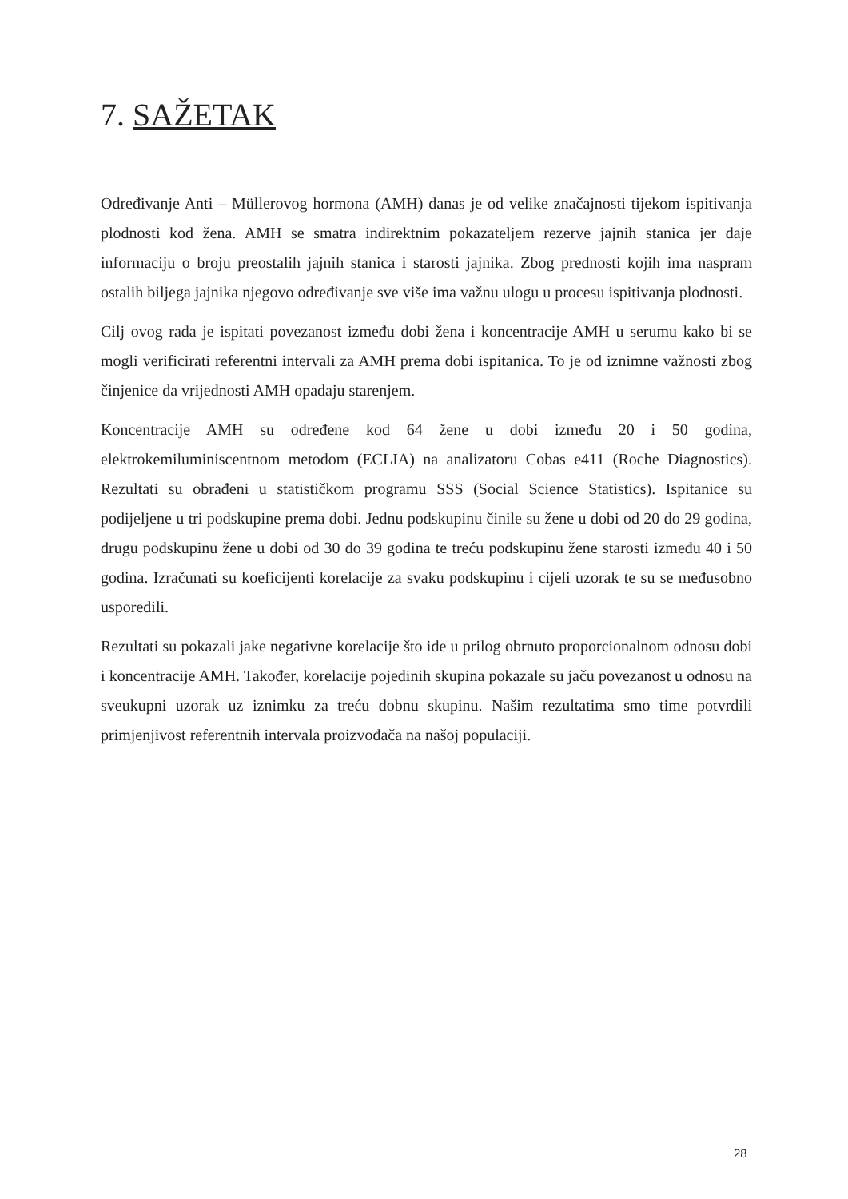7. SAŽETAK
Određivanje Anti – Müllerovog hormona (AMH) danas je od velike značajnosti tijekom ispitivanja plodnosti kod žena. AMH se smatra indirektnim pokazateljem rezerve jajnih stanica jer daje informaciju o broju preostalih jajnih stanica i starosti jajnika. Zbog prednosti kojih ima naspram ostalih biljega jajnika njegovo određivanje sve više ima važnu ulogu u procesu ispitivanja plodnosti.
Cilj ovog rada je ispitati povezanost između dobi žena i koncentracije AMH u serumu kako bi se mogli verificirati referentni intervali za AMH prema dobi ispitanica. To je od iznimne važnosti zbog činjenice da vrijednosti AMH opadaju starenjem.
Koncentracije AMH su određene kod 64 žene u dobi između 20 i 50 godina, elektrokemiluminiscentnom metodom (ECLIA) na analizatoru Cobas e411 (Roche Diagnostics). Rezultati su obrađeni u statističkom programu SSS (Social Science Statistics). Ispitanice su podijeljene u tri podskupine prema dobi. Jednu podskupinu činile su žene u dobi od 20 do 29 godina, drugu podskupinu žene u dobi od 30 do 39 godina te treću podskupinu žene starosti između 40 i 50 godina. Izračunati su koeficijenti korelacije za svaku podskupinu i cijeli uzorak te su se međusobno usporedili.
Rezultati su pokazali jake negativne korelacije što ide u prilog obrnuto proporcionalnom odnosu dobi i koncentracije AMH. Također, korelacije pojedinih skupina pokazale su jaču povezanost u odnosu na sveukupni uzorak uz iznimku za treću dobnu skupinu. Našim rezultatima smo time potvrdili primjenjivost referentnih intervala proizvođača na našoj populaciji.
28